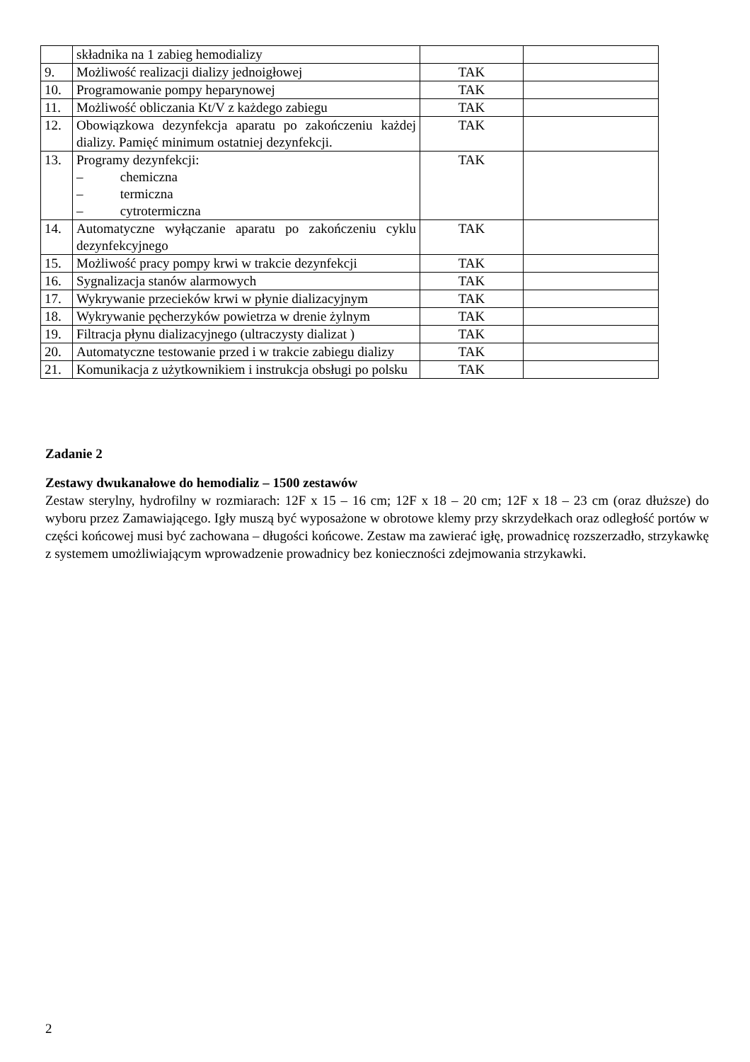| | składnika na 1 zabieg hemodializy | | |
| 9. | Możliwość realizacji dializy jednoigłowej | TAK | |
| 10. | Programowanie pompy heparynowej | TAK | |
| 11. | Możliwość obliczania Kt/V z każdego zabiegu | TAK | |
| 12. | Obowiązkowa dezynfekcja aparatu po zakończeniu każdej dializy. Pamięć minimum ostatniej dezynfekcji. | TAK | |
| 13. | Programy dezynfekcji: – chemiczna – termiczna – cytrotermiczna | TAK | |
| 14. | Automatyczne wyłączanie aparatu po zakończeniu cyklu dezynfekcyjnego | TAK | |
| 15. | Możliwość pracy pompy krwi w trakcie dezynfekcji | TAK | |
| 16. | Sygnalizacja stanów alarmowych | TAK | |
| 17. | Wykrywanie przecieków krwi w płynie dializacyjnym | TAK | |
| 18. | Wykrywanie pęcherzyków powietrza w drenie żylnym | TAK | |
| 19. | Filtracja płynu dializacyjnego (ultraczysty dializat ) | TAK | |
| 20. | Automatyczne testowanie przed i w trakcie zabiegu dializy | TAK | |
| 21. | Komunikacja z użytkownikiem i instrukcja obsługi po polsku | TAK | |
Zadanie 2
Zestawy dwukanałowe do hemodializ – 1500 zestawów
Zestaw sterylny, hydrofilny w rozmiarach: 12F x 15 – 16 cm; 12F x 18 – 20 cm; 12F x 18 – 23 cm (oraz dłuższe) do wyboru przez Zamawiającego. Igły muszą być wyposażone w obrotowe klemy przy skrzydełkach oraz odległość portów w części końcowej musi być zachowana – długości końcowe. Zestaw ma zawierać igłę, prowadnicę rozszerzadło, strzykawkę z systemem umożliwiającym wprowadzenie prowadnicy bez konieczności zdejmowania strzykawki.
2